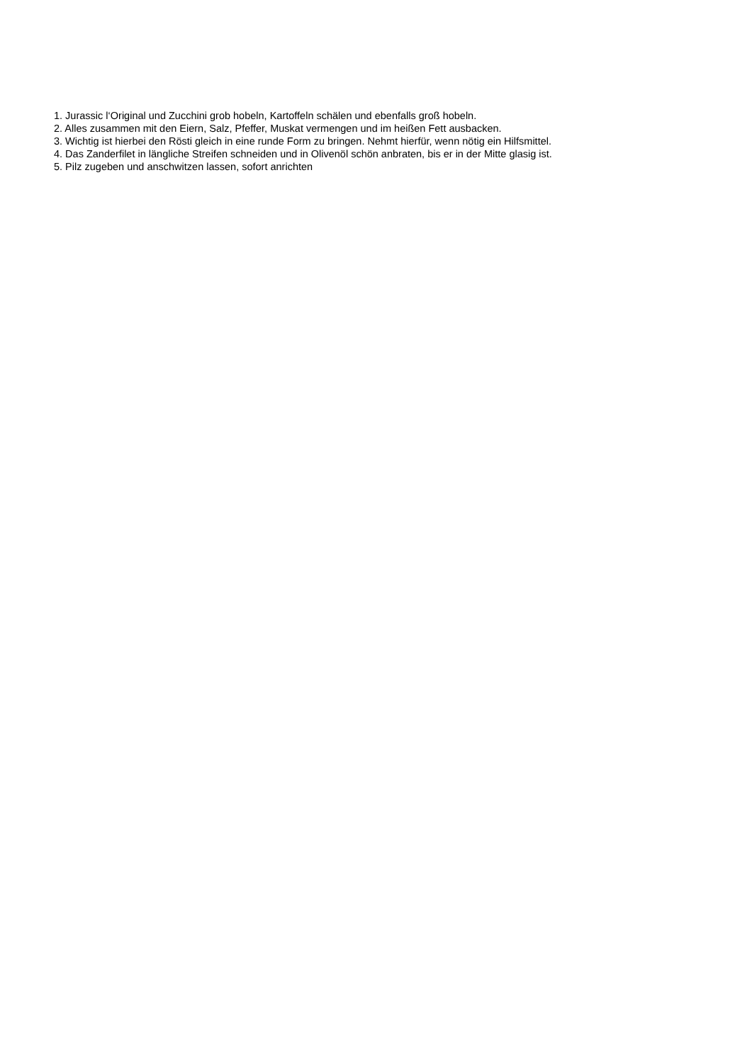1. Jurassic l‘Original und Zucchini grob hobeln, Kartoffeln schälen und ebenfalls groß hobeln.
2. Alles zusammen mit den Eiern, Salz, Pfeffer, Muskat vermengen und im heißen Fett ausbacken.
3. Wichtig ist hierbei den Rösti gleich in eine runde Form zu bringen. Nehmt hierfür, wenn nötig ein Hilfsmittel.
4. Das Zanderfilet in längliche Streifen schneiden und in Olivenöl schön anbraten, bis er in der Mitte glasig ist.
5. Pilz zugeben und anschwitzen lassen, sofort anrichten